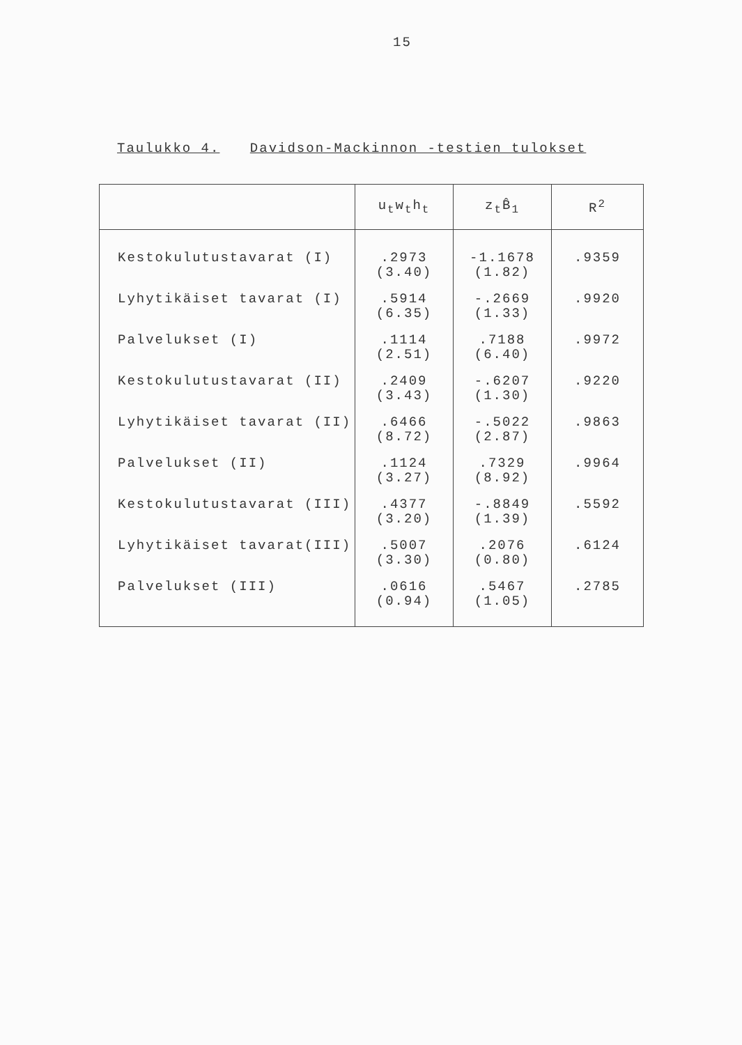15
Taulukko 4. Davidson-Mackinnon -testien tulokset
| | u<sub>t</sub>w<sub>t</sub>h<sub>t</sub> | z<sub>t</sub>B̂<sub>1</sub> | R<sup>2</sup> |
| --- | --- | --- | --- |
| Kestokulutustavarat (I) | .2973 (3.40) | -1.1678 (1.82) | .9359 |
| Lyhytikäiset tavarat (I) | .5914 (6.35) | -.2669 (1.33) | .9920 |
| Palvelukset (I) | .1114 (2.51) | .7188 (6.40) | .9972 |
| Kestokulutustavarat (II) | .2409 (3.43) | -.6207 (1.30) | .9220 |
| Lyhytikäiset tavarat (II) | .6466 (8.72) | -.5022 (2.87) | .9863 |
| Palvelukset (II) | .1124 (3.27) | .7329 (8.92) | .9964 |
| Kestokulutustavarat (III) | .4377 (3.20) | -.8849 (1.39) | .5592 |
| Lyhytikäiset tavarat(III) | .5007 (3.30) | .2076 (0.80) | .6124 |
| Palvelukset (III) | .0616 (0.94) | .5467 (1.05) | .2785 |